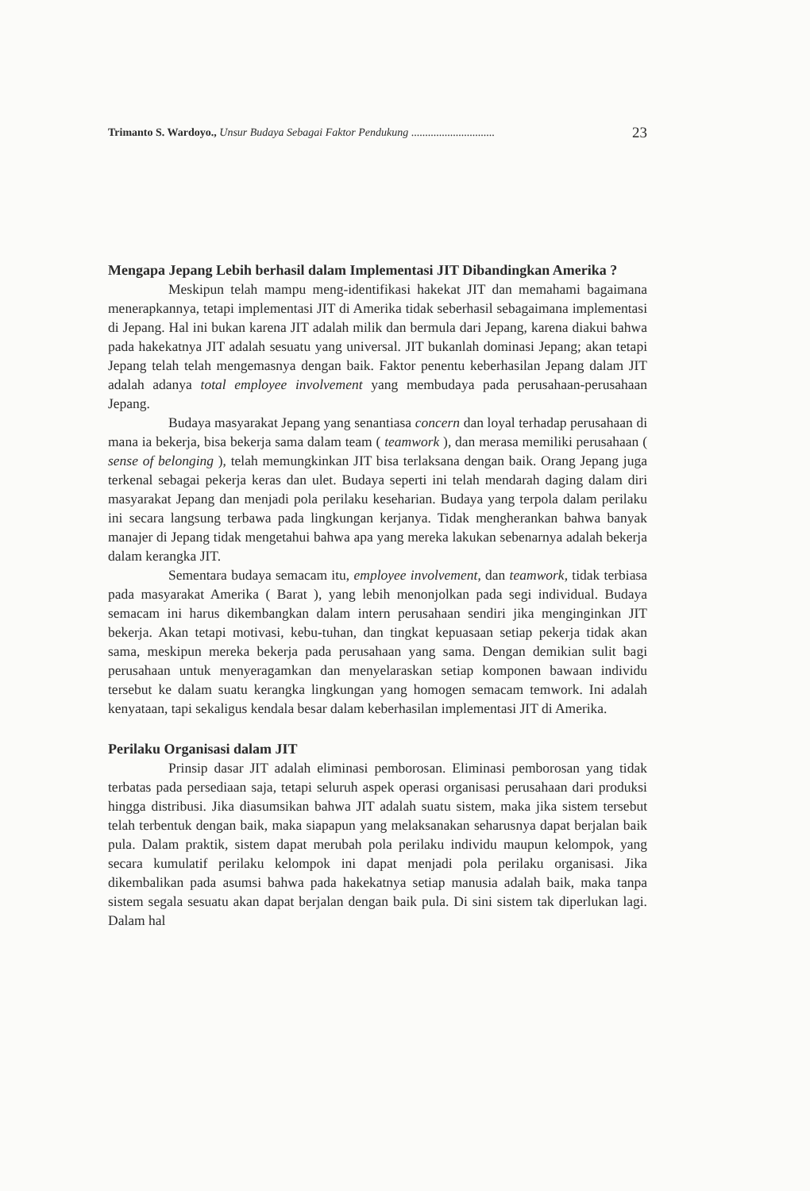Trimanto S. Wardoyo., Unsur Budaya Sebagai Faktor Pendukung .............................. 23
Mengapa Jepang Lebih berhasil dalam Implementasi JIT Dibandingkan Amerika ?
Meskipun telah mampu meng-identifikasi hakekat JIT dan memahami bagaimana menerapkannya, tetapi implementasi JIT di Amerika tidak seberhasil sebagaimana implementasi di Jepang. Hal ini bukan karena JIT adalah milik dan bermula dari Jepang, karena diakui bahwa pada hakekatnya JIT adalah sesuatu yang universal. JIT bukanlah dominasi Jepang; akan tetapi Jepang telah telah mengemasnya dengan baik. Faktor penentu keberhasilan Jepang dalam JIT adalah adanya total employee involvement yang membudaya pada perusahaan-perusahaan Jepang.
Budaya masyarakat Jepang yang senantiasa concern dan loyal terhadap perusahaan di mana ia bekerja, bisa bekerja sama dalam team ( teamwork ), dan merasa memiliki perusahaan ( sense of belonging ), telah memungkinkan JIT bisa terlaksana dengan baik. Orang Jepang juga terkenal sebagai pekerja keras dan ulet. Budaya seperti ini telah mendarah daging dalam diri masyarakat Jepang dan menjadi pola perilaku keseharian. Budaya yang terpola dalam perilaku ini secara langsung terbawa pada lingkungan kerjanya. Tidak mengherankan bahwa banyak manajer di Jepang tidak mengetahui bahwa apa yang mereka lakukan sebenarnya adalah bekerja dalam kerangka JIT.
Sementara budaya semacam itu, employee involvement, dan teamwork, tidak terbiasa pada masyarakat Amerika ( Barat ), yang lebih menonjolkan pada segi individual. Budaya semacam ini harus dikembangkan dalam intern perusahaan sendiri jika menginginkan JIT bekerja. Akan tetapi motivasi, kebu-tuhan, dan tingkat kepuasaan setiap pekerja tidak akan sama, meskipun mereka bekerja pada perusahaan yang sama. Dengan demikian sulit bagi perusahaan untuk menyeragamkan dan menyelaraskan setiap komponen bawaan individu tersebut ke dalam suatu kerangka lingkungan yang homogen semacam temwork. Ini adalah kenyataan, tapi sekaligus kendala besar dalam keberhasilan implementasi JIT di Amerika.
Perilaku Organisasi dalam JIT
Prinsip dasar JIT adalah eliminasi pemborosan. Eliminasi pemborosan yang tidak terbatas pada persediaan saja, tetapi seluruh aspek operasi organisasi perusahaan dari produksi hingga distribusi. Jika diasumsikan bahwa JIT adalah suatu sistem, maka jika sistem tersebut telah terbentuk dengan baik, maka siapapun yang melaksanakan seharusnya dapat berjalan baik pula. Dalam praktik, sistem dapat merubah pola perilaku individu maupun kelompok, yang secara kumulatif perilaku kelompok ini dapat menjadi pola perilaku organisasi. Jika dikembalikan pada asumsi bahwa pada hakekatnya setiap manusia adalah baik, maka tanpa sistem segala sesuatu akan dapat berjalan dengan baik pula. Di sini sistem tak diperlukan lagi. Dalam hal